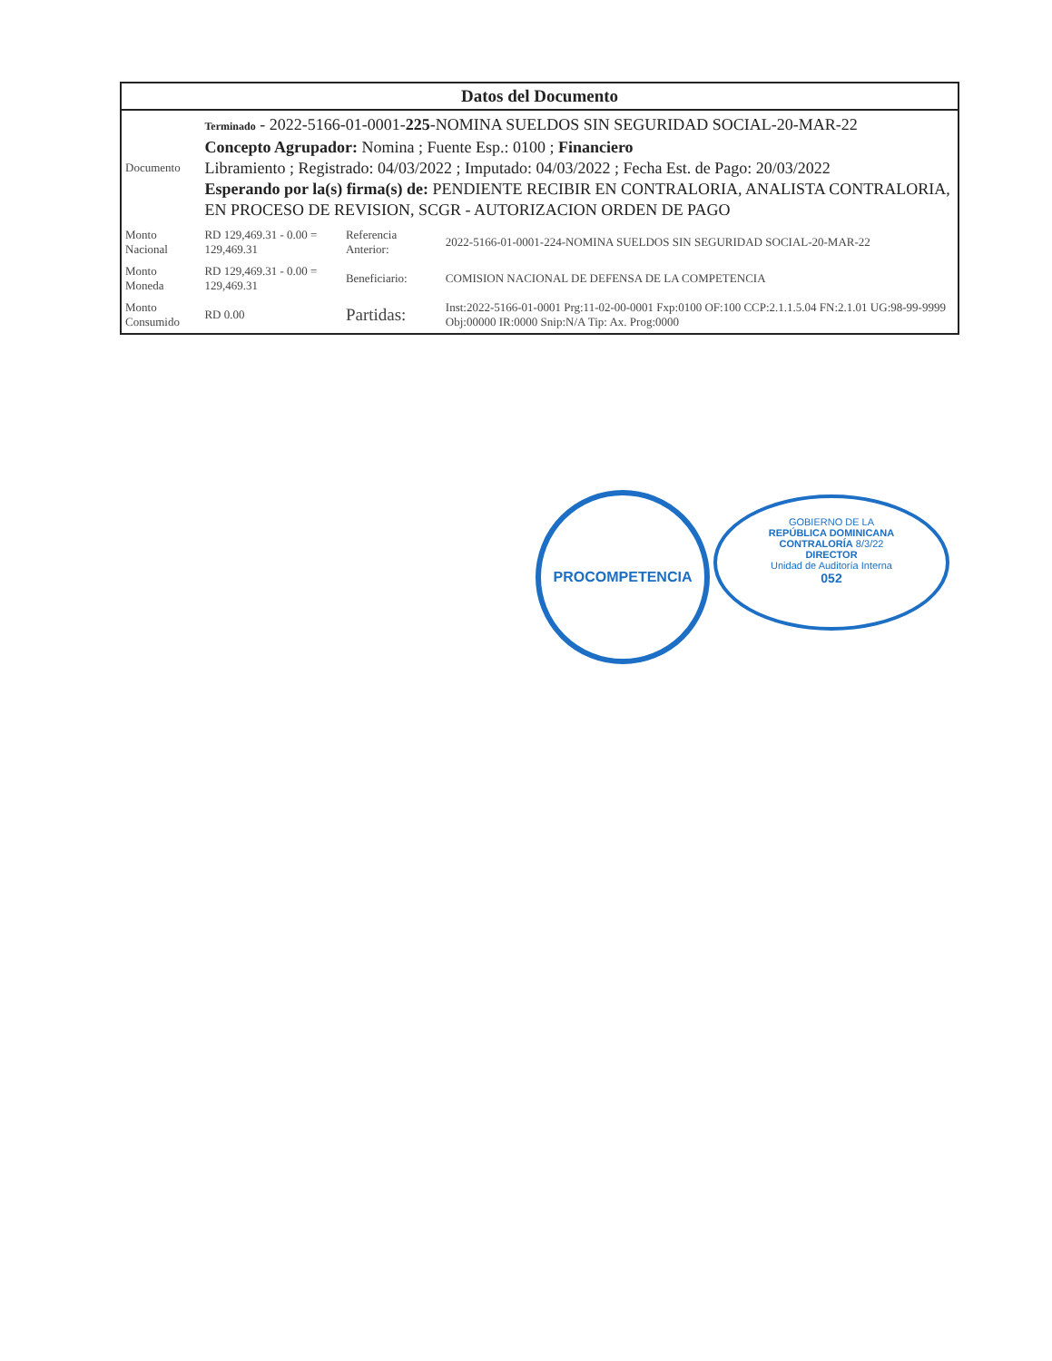| Datos del Documento | | | |
| --- | --- | --- | --- |
| Documento | Terminado - 2022-5166-01-0001- 225 -NOMINA SUELDOS SIN SEGURIDAD SOCIAL-20-MAR-22 Concepto Agrupador: Nomina ; Fuente Esp.: 0100 ; Financiero Libramiento ; Registrado: 04/03/2022 ; Imputado: 04/03/2022 ; Fecha Est. de Pago: 20/03/2022 Esperando por la(s) firma(s) de: PENDIENTE RECIBIR EN CONTRALORIA, ANALISTA CONTRALORIA, EN PROCESO DE REVISION, SCGR - AUTORIZACION ORDEN DE PAGO | | |
| Monto Nacional | RD 129,469.31 - 0.00 = 129,469.31 | Referencia Anterior: | 2022-5166-01-0001-224-NOMINA SUELDOS SIN SEGURIDAD SOCIAL-20-MAR-22 |
| Monto Moneda | RD 129,469.31 - 0.00 = 129,469.31 | Beneficiario: | COMISION NACIONAL DE DEFENSA DE LA COMPETENCIA |
| Monto Consumido | RD 0.00 | Partidas: | Inst:2022-5166-01-0001 Prg:11-02-00-0001 Fxp:0100 OF:100 CCP:2.1.1.5.04 FN:2.1.01 UG:98-99-9999 Obj:00000 IR:0000 Snip:N/A Tip: Ax. Prog:0000 |
PROCOMPETENCIA
GOBIERNO DE LA
REPÚBLICA DOMINICANA
CONTRALORÍA 8/3/22
DIRECTOR
Unidad de Auditoría Interna
052